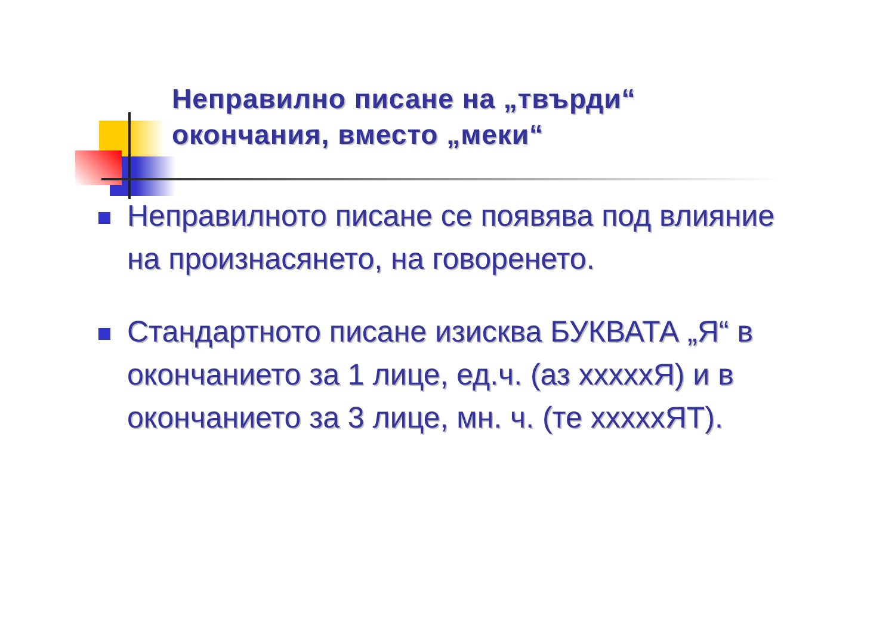Неправилно писане на „твърди“ окончания, вместо „меки“
Неправилното писане се появява под влияние на произнасянето, на говоренето.
Стандартното писане изисква БУКВАТА „Я“ в окончанието за 1 лице, ед.ч. (аз xxxxxЯ) и в окончанието за 3 лице, мн. ч. (те xxxxxЯТ).